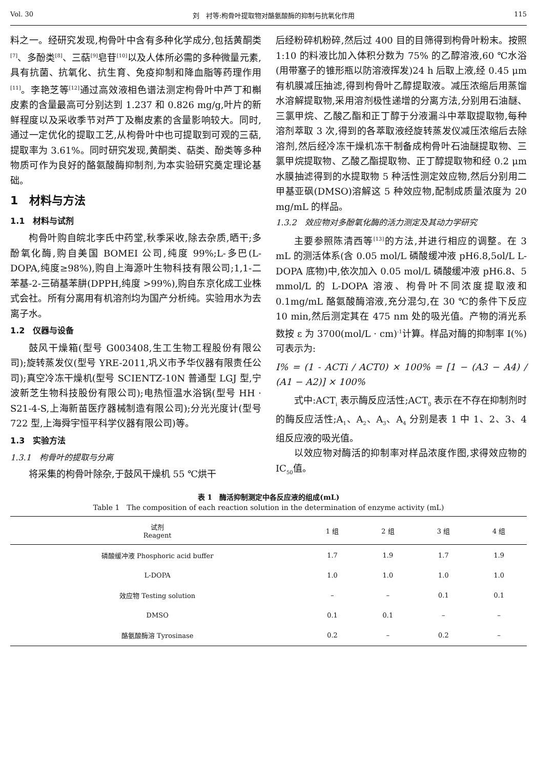Vol. 30 刘　衬等:枸骨叶提取物对酪氨酸酶的抑制与抗氧化作用 115
料之一。经研究发现,枸骨叶中含有多种化学成分,包括黄酮类<sup>[7]</sup>、多酚类<sup>[8]</sup>、三萜<sup>[9]</sup>皂苷<sup>[10]</sup>以及人体所必需的多种微量元素,具有抗菌、抗氧化、抗生育、免疫抑制和降血脂等药理作用<sup>[11]</sup>。李艳芝等<sup>[12]</sup>通过高效液相色谱法测定枸骨叶中芦丁和槲皮素的含量最高可分别达到 1.237 和 0.826 mg/g,叶片的新鲜程度以及采收季节对芦丁及槲皮素的含量影响较大。同时,通过一定优化的提取工艺,从枸骨叶中也可提取到可观的三萜,提取率为 3.61%。同时研究发现,黄酮类、萜类、酚类等多种物质可作为良好的酪氨酸酶抑制剂,为本实验研究奠定理论基础。
1　材料与方法
1.1　材料与试剂
枸骨叶购自皖北李氏中药堂,秋季采收,除去杂质,晒干;多酚氧化酶,购自美国 BOMEI 公司,纯度 99%;L-多巴(L-DOPA,纯度≥98%),购自上海源叶生物科技有限公司;1,1-二苯基-2-三硝基苯肼(DPPH,纯度 >99%),购自东京化成工业株式会社。所有分离用有机溶剂均为国产分析纯。实验用水为去离子水。
1.2　仪器与设备
鼓风干燥箱(型号 G003408,生工生物工程股份有限公司);旋转蒸发仪(型号 YRE-2011,巩义市予华仪器有限责任公司);真空冷冻干燥机(型号 SCIENTZ-10N 普通型 LGJ 型,宁波新芝生物科技股份有限公司);电热恒温水浴锅(型号 HH · S21-4-S,上海新苗医疗器械制造有限公司);分光光度计(型号 722 型,上海舜宇恒平科学仪器有限公司)等。
1.3　实验方法
1.3.1　枸骨叶的提取与分离
将采集的枸骨叶除杂,于鼓风干燥机 55 ℃烘干
后经粉碎机粉碎,然后过 400 目的目筛得到枸骨叶粉末。按照 1:10 的料液比加入体积分数为 75% 的乙醇溶液,60 ℃水浴(用带塞子的锥形瓶以防溶液挥发)24 h 后取上液,经 0.45 μm 有机膜减压抽滤,得到枸骨叶乙醇提取液。减压浓缩后用蒸馏水溶解提取物,采用溶剂极性递增的分离方法,分别用石油醚、三氯甲烷、乙酸乙酯和正丁醇于分液漏斗中萃取提取物,每种溶剂萃取 3 次,得到的各萃取液经旋转蒸发仪减压浓缩后去除溶剂,然后经冷冻干燥机冻干制备成枸骨叶石油醚提取物、三氯甲烷提取物、乙酸乙酯提取物、正丁醇提取物和经 0.2 μm 水膜抽滤得到的水提取物 5 种活性测定效应物,然后分别用二甲基亚砜(DMSO)溶解这 5 种效应物,配制成质量浓度为 20 mg/mL 的样品。
1.3.2　效应物对多酚氧化酶的活力测定及其动力学研究
主要参照陈清西等<sup>[13]</sup>的方法,并进行相应的调整。在 3 mL 的测活体系(含 0.05 mol/L 磷酸缓冲液 pH6.8,5ol/L L-DOPA 底物)中,依次加入 0.05 mol/L 磷酸缓冲液 pH6.8、5 mmol/L 的 L-DOPA 溶液、枸骨叶不同浓度提取液和 0.1mg/mL 酪氨酸酶溶液,充分混匀,在 30 ℃的条件下反应 10 min,然后测定其在 475 nm 处的吸光值。产物的消光系数按 ε 为 3700(mol/L · cm)<sup>-1</sup>计算。样品对酶的抑制率 I(%)可表示为:
I% = (1 - ACTi / ACT0) × 100% = [1 − (A3 − A4) / (A1 − A2)] × 100%
式中:ACT<sub>i</sub> 表示酶反应活性;ACT<sub>0</sub> 表示在不存在抑制剂时的酶反应活性;A<sub>1</sub>、A<sub>2</sub>、A<sub>3</sub>、A<sub>4</sub> 分别是表 1 中 1、2、3、4 组反应液的吸光值。
以效应物对酶活的抑制率对样品浓度作图,求得效应物的 IC<sub>50</sub>值。
表 1　酶活抑制测定中各反应液的组成(mL)
Table 1　The composition of each reaction solution in the determination of enzyme activity (mL)
| 试剂 Reagent | 1 组 | 2 组 | 3 组 | 4 组 |
| --- | --- | --- | --- | --- |
| 磷酸缓冲液 Phosphoric acid buffer | 1.7 | 1.9 | 1.7 | 1.9 |
| L-DOPA | 1.0 | 1.0 | 1.0 | 1.0 |
| 效应物 Testing solution | – | – | 0.1 | 0.1 |
| DMSO | 0.1 | 0.1 | – | – |
| 酪氨酸酶溶 Tyrosinase | 0.2 | – | 0.2 | – |